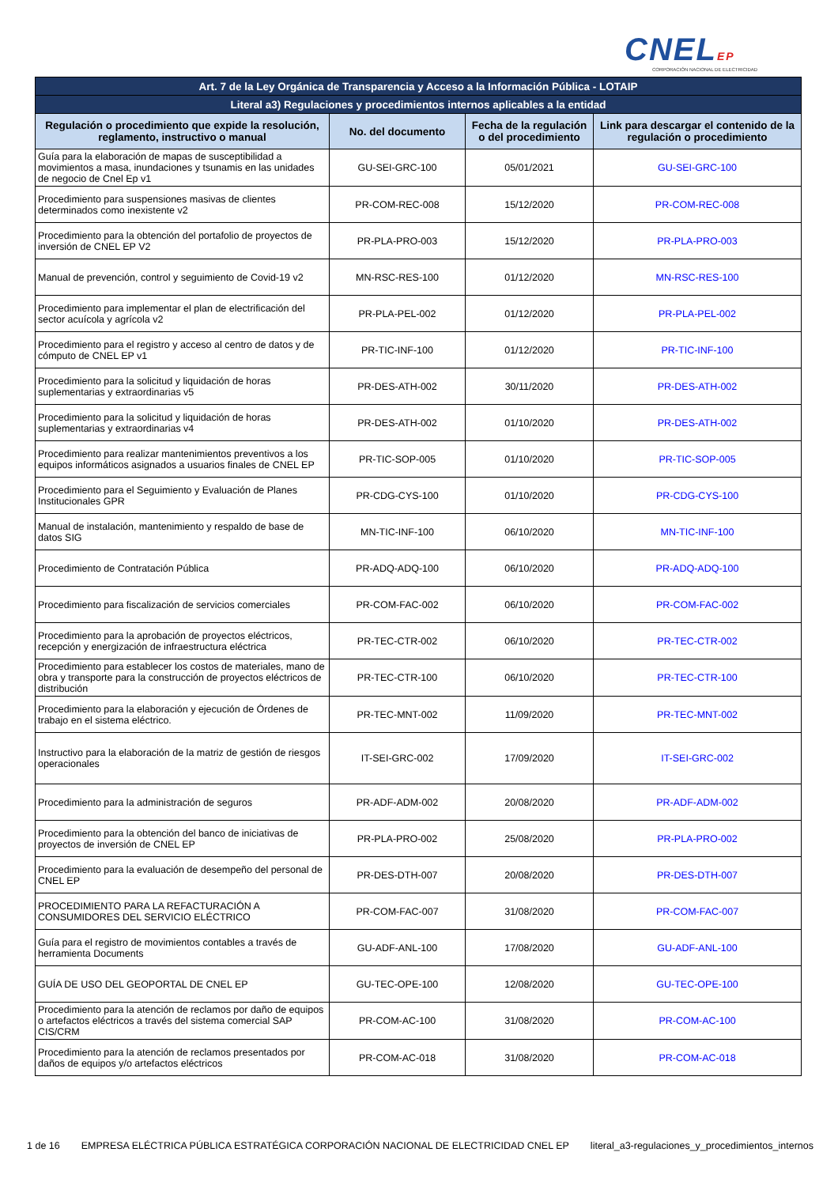CNELEP
CORPORACIÓN NACIONAL DE ELECTRICIDAD
| Art. 7 de la Ley Orgánica de Transparencia y Acceso a la Información Pública - LOTAIP | | | |
| --- | --- | --- | --- |
| Literal a3) Regulaciones y procedimientos internos aplicables a la entidad | | | |
| Regulación o procedimiento que expide la resolución, reglamento, instructivo o manual | No. del documento | Fecha de la regulación o del procedimiento | Link para descargar el contenido de la regulación o procedimiento |
| Guía para la elaboración de mapas de susceptibilidad a movimientos a masa, inundaciones y tsunamis en las unidades de negocio de Cnel Ep v1 | GU-SEI-GRC-100 | 05/01/2021 | GU-SEI-GRC-100 |
| Procedimiento para suspensiones masivas de clientes determinados como inexistente v2 | PR-COM-REC-008 | 15/12/2020 | PR-COM-REC-008 |
| Procedimiento para la obtención del portafolio de proyectos de inversión de CNEL EP V2 | PR-PLA-PRO-003 | 15/12/2020 | PR-PLA-PRO-003 |
| Manual de prevención, control y seguimiento de Covid-19 v2 | MN-RSC-RES-100 | 01/12/2020 | MN-RSC-RES-100 |
| Procedimiento para implementar el plan de electrificación del sector acuícola y agrícola v2 | PR-PLA-PEL-002 | 01/12/2020 | PR-PLA-PEL-002 |
| Procedimiento para el registro y acceso al centro de datos y de cómputo de CNEL EP v1 | PR-TIC-INF-100 | 01/12/2020 | PR-TIC-INF-100 |
| Procedimiento para la solicitud y liquidación de horas suplementarias y extraordinarias v5 | PR-DES-ATH-002 | 30/11/2020 | PR-DES-ATH-002 |
| Procedimiento para la solicitud y liquidación de horas suplementarias y extraordinarias v4 | PR-DES-ATH-002 | 01/10/2020 | PR-DES-ATH-002 |
| Procedimiento para realizar mantenimientos preventivos a los equipos informáticos asignados a usuarios finales de CNEL EP | PR-TIC-SOP-005 | 01/10/2020 | PR-TIC-SOP-005 |
| Procedimiento para el Seguimiento y Evaluación de Planes Institucionales GPR | PR-CDG-CYS-100 | 01/10/2020 | PR-CDG-CYS-100 |
| Manual de instalación, mantenimiento y respaldo de base de datos SIG | MN-TIC-INF-100 | 06/10/2020 | MN-TIC-INF-100 |
| Procedimiento de Contratación Pública | PR-ADQ-ADQ-100 | 06/10/2020 | PR-ADQ-ADQ-100 |
| Procedimiento para fiscalización de servicios comerciales | PR-COM-FAC-002 | 06/10/2020 | PR-COM-FAC-002 |
| Procedimiento para la aprobación de proyectos eléctricos, recepción y energización de infraestructura eléctrica | PR-TEC-CTR-002 | 06/10/2020 | PR-TEC-CTR-002 |
| Procedimiento para establecer los costos de materiales, mano de obra y transporte para la construcción de proyectos eléctricos de distribución | PR-TEC-CTR-100 | 06/10/2020 | PR-TEC-CTR-100 |
| Procedimiento para la elaboración y ejecución de Órdenes de trabajo en el sistema eléctrico. | PR-TEC-MNT-002 | 11/09/2020 | PR-TEC-MNT-002 |
| Instructivo para la elaboración de la matriz de gestión de riesgos operacionales | IT-SEI-GRC-002 | 17/09/2020 | IT-SEI-GRC-002 |
| Procedimiento para la administración de seguros | PR-ADF-ADM-002 | 20/08/2020 | PR-ADF-ADM-002 |
| Procedimiento para la obtención del banco de iniciativas de proyectos de inversión de CNEL EP | PR-PLA-PRO-002 | 25/08/2020 | PR-PLA-PRO-002 |
| Procedimiento para la evaluación de desempeño del personal de CNEL EP | PR-DES-DTH-007 | 20/08/2020 | PR-DES-DTH-007 |
| PROCEDIMIENTO PARA LA REFACTURACIÓN A CONSUMIDORES DEL SERVICIO ELÉCTRICO | PR-COM-FAC-007 | 31/08/2020 | PR-COM-FAC-007 |
| Guía para el registro de movimientos contables a través de herramienta Documents | GU-ADF-ANL-100 | 17/08/2020 | GU-ADF-ANL-100 |
| GUÍA DE USO DEL GEOPORTAL DE CNEL EP | GU-TEC-OPE-100 | 12/08/2020 | GU-TEC-OPE-100 |
| Procedimiento para la atención de reclamos por daño de equipos o artefactos eléctricos a través del sistema comercial SAP CIS/CRM | PR-COM-AC-100 | 31/08/2020 | PR-COM-AC-100 |
| Procedimiento para la atención de reclamos presentados por daños de equipos y/o artefactos eléctricos | PR-COM-AC-018 | 31/08/2020 | PR-COM-AC-018 |
1 de 16 EMPRESA ELÉCTRICA PÚBLICA ESTRATÉGICA CORPORACIÓN NACIONAL DE ELECTRICIDAD CNEL EP literal_a3-regulaciones_y_procedimientos_internos